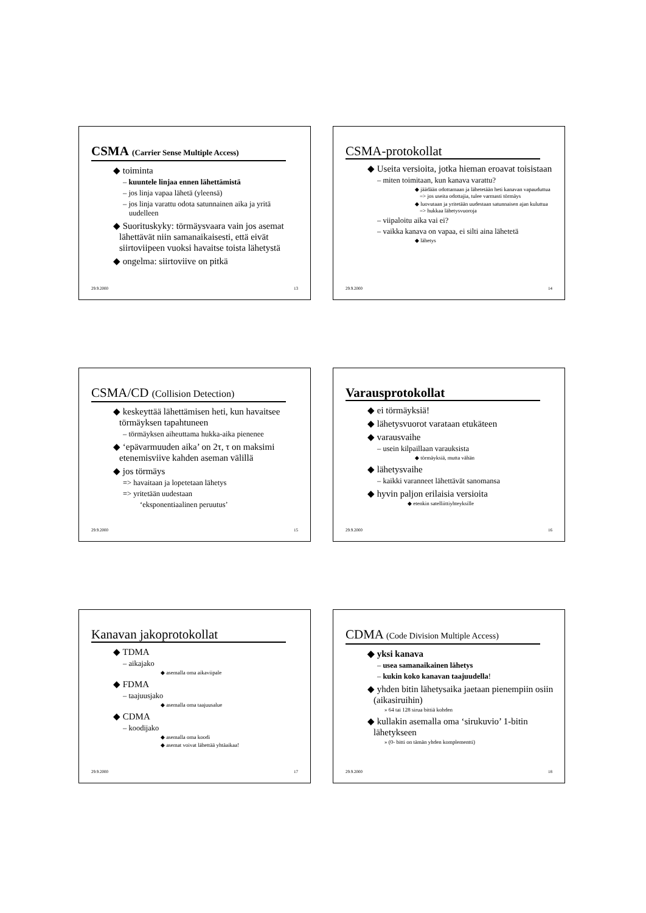CSMA (Carrier Sense Multiple Access)
◆ toiminta
– kuuntele linjaa ennen lähettämistä
– jos linja vapaa lähetä (yleensä)
– jos linja varattu odota satunnainen aika ja yritä uudelleen
◆ Suorituskyky: törmäysvaara vain jos asemat lähettävät niin samanaikaisesti, että eivät siirtoviipeen vuoksi havaitse toista lähetystä
◆ ongelma: siirtoviive on pitkä
29.9.2000 13
CSMA-protokollat
◆ Useita versioita, jotka hieman eroavat toisistaan
– miten toimitaan, kun kanava varattu?
◆ jäädään odottamaan ja lähetetään heti kanavan vapauduttua => jos useita odottajia, tulee varmasti törmäys
◆ luovutaan ja yritetään uudestaan satunnaisen ajan kuluttua => hukkaa lähetysvuoroja
– viipaloitu aika vai ei?
– vaikka kanava on vapaa, ei silti aina lähetetä
◆ lähetys
29.9.2000 14
CSMA/CD (Collision Detection)
◆ keskeyttää lähettämisen heti, kun havaitsee törmäyksen tapahtuneen
– törmäyksen aiheuttama hukka-aika pienenee
◆ ‘epävarmuuden aika’ on 2τ, τ on maksimi etenemisviive kahden aseman välillä
◆ jos törmäys
=> havaitaan ja lopetetaan lähetys
=> yritetään uudestaan
‘eksponentiaalinen peruutus’
29.9.2000 15
Varausprotokollat
◆ ei törmäyksiä!
◆ lähetysvuorot varataan etukäteen
◆ varausvaihe
– usein kilpaillaan varauksista
◆ törmäyksiä, mutta vähän
◆ lähetysvaihe
– kaikki varanneet lähettävät sanomansa
◆ hyvin paljon erilaisia versioita
◆ etenkin satelliittiyhteyksille
29.9.2000 16
Kanavan jakoprotokollat
◆ TDMA
– aikajako
◆ asemalla oma aikaviipale
◆ FDMA
– taajuusjako
◆ asemalla oma taajuusalue
◆ CDMA
– koodijako
◆ asemalla oma koodi
◆ asemat voivat lähettää yhtäaikaa!
29.9.2000 17
CDMA (Code Division Multiple Access)
◆ yksi kanava
– usea samanaikainen lähetys
– kukin koko kanavan taajuudella!
◆ yhden bitin lähetysaika jaetaan pienempiin osiin (aikasiruihin)
» 64 tai 128 sirua bittiä kohden
◆ kullakin asemalla oma ‘sirukuvio’ 1-bitin lähetykseen
» (0- bitti on tämän yhden komplementti)
29.9.2000 18